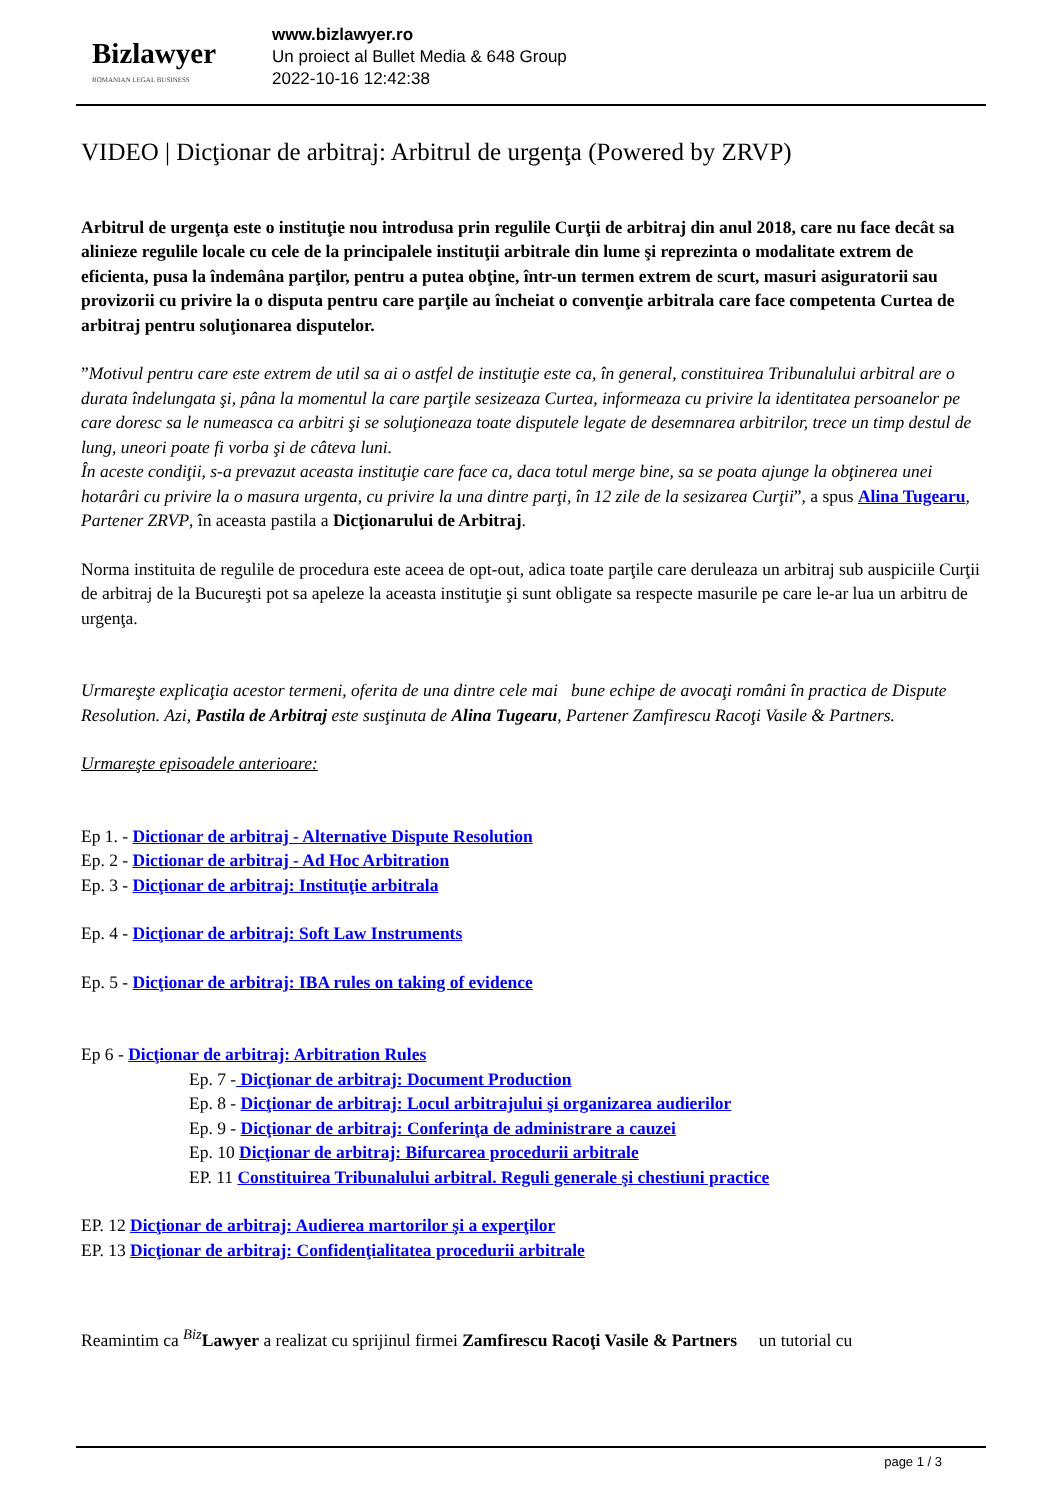Bizlawyer
ROMANIAN LEGAL BUSINESS
www.bizlawyer.ro
Un proiect al Bullet Media & 648 Group
2022-10-16 12:42:38
VIDEO | Dicţionar de arbitraj: Arbitrul de urgenţa (Powered by ZRVP)
Arbitrul de urgenţa este o instituţie nou introdusa prin regulile Curţii de arbitraj din anul 2018, care nu face decât sa alinieze regulile locale cu cele de la principalele instituţii arbitrale din lume şi reprezinta o modalitate extrem de eficienta, pusa la îndemâna parţilor, pentru a putea obţine, într-un termen extrem de scurt, masuri asiguratorii sau provizorii cu privire la o disputa pentru care parţile au încheiat o convenţie arbitrala care face competenta Curtea de arbitraj pentru soluţionarea disputelor.
”Motivul pentru care este extrem de util sa ai o astfel de instituţie este ca, în general, constituirea Tribunalului arbitral are o durata îndelungata şi, pâna la momentul la care parţile sesizeaza Curtea, informeaza cu privire la identitatea persoanelor pe care doresc sa le numeasca ca arbitri şi se soluţioneaza toate disputele legate de desemnarea arbitrilor, trece un timp destul de lung, uneori poate fi vorba şi de câteva luni.
În aceste condiţii, s-a prevazut aceasta instituţie care face ca, daca totul merge bine, sa se poata ajunge la obţinerea unei hotarâri cu privire la o masura urgenta, cu privire la una dintre parţi, în 12 zile de la sesizarea Curţii”, a spus Alina Tugearu, Partener ZRVP, în aceasta pastila a Dicţionarului de Arbitraj.
Norma instituita de regulile de procedura este aceea de opt-out, adica toate parţile care deruleaza un arbitraj sub auspiciile Curţii de arbitraj de la Bucureşti pot sa apeleze la aceasta instituţie şi sunt obligate sa respecte masurile pe care le-ar lua un arbitru de urgenţa.
Urmareşte explicaţia acestor termeni, oferita de una dintre cele mai bune echipe de avocaţi români în practica de Dispute Resolution. Azi, Pastila de Arbitraj este susţinuta de Alina Tugearu, Partener Zamfirescu Racoţi Vasile & Partners.
Urmareşte episoadele anterioare:
Ep 1. - Dictionar de arbitraj - Alternative Dispute Resolution
Ep. 2 - Dictionar de arbitraj - Ad Hoc Arbitration
Ep. 3 - Dicţionar de arbitraj: Instituţie arbitrala
Ep. 4 - Dicţionar de arbitraj: Soft Law Instruments
Ep. 5 - Dicţionar de arbitraj: IBA rules on taking of evidence
Ep 6 - Dicţionar de arbitraj: Arbitration Rules
Ep. 7 - Dicţionar de arbitraj: Document Production
Ep. 8 - Dicţionar de arbitraj: Locul arbitrajului şi organizarea audierilor
Ep. 9 - Dicţionar de arbitraj: Conferinţa de administrare a cauzei
Ep. 10 Dicţionar de arbitraj: Bifurcarea procedurii arbitrale
EP. 11 Constituirea Tribunalului arbitral. Reguli generale şi chestiuni practice
EP. 12 Dicţionar de arbitraj: Audierea martorilor şi a experţilor
EP. 13 Dicţionar de arbitraj: Confidenţialitatea procedurii arbitrale
Reamintim ca <sup>Biz</sup>Lawyer a realizat cu sprijinul firmei Zamfirescu Racoţi Vasile & Partners un tutorial cu
page 1 / 3